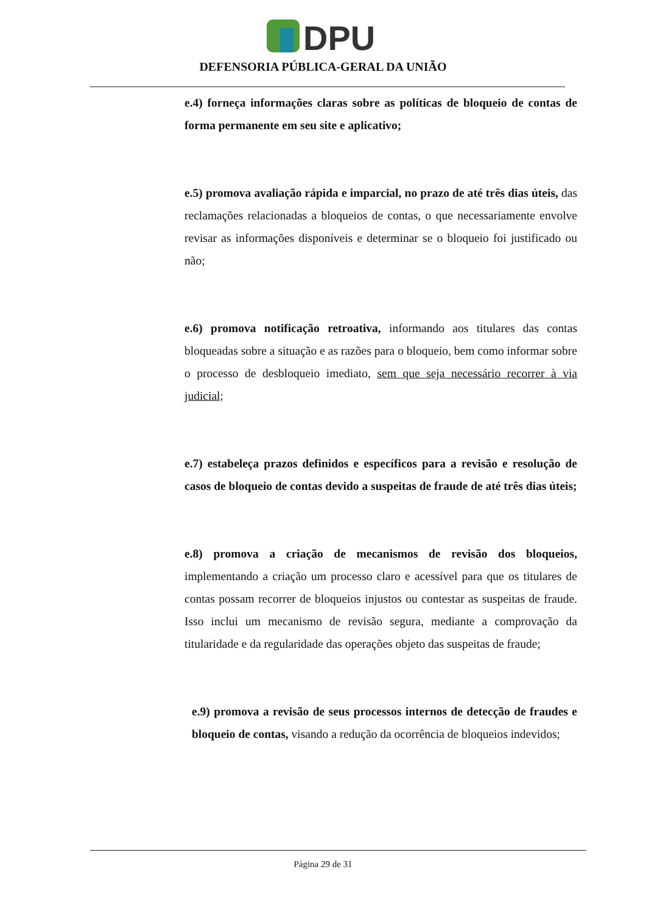DPU
DEFENSORIA PÚBLICA-GERAL DA UNIÃO
e.4) forneça informações claras sobre as políticas de bloqueio de contas de forma permanente em seu site e aplicativo;
e.5) promova avaliação rápida e imparcial, no prazo de até três dias úteis, das reclamações relacionadas a bloqueios de contas, o que necessariamente envolve revisar as informações disponíveis e determinar se o bloqueio foi justificado ou não;
e.6) promova notificação retroativa, informando aos titulares das contas bloqueadas sobre a situação e as razões para o bloqueio, bem como informar sobre o processo de desbloqueio imediato, sem que seja necessário recorrer à via judicial;
e.7) estabeleça prazos definidos e específicos para a revisão e resolução de casos de bloqueio de contas devido a suspeitas de fraude de até três dias úteis;
e.8) promova a criação de mecanismos de revisão dos bloqueios, implementando a criação um processo claro e acessível para que os titulares de contas possam recorrer de bloqueios injustos ou contestar as suspeitas de fraude. Isso inclui um mecanismo de revisão segura, mediante a comprovação da titularidade e da regularidade das operações objeto das suspeitas de fraude;
e.9) promova a revisão de seus processos internos de detecção de fraudes e bloqueio de contas, visando a redução da ocorrência de bloqueios indevidos;
Página 29 de 31